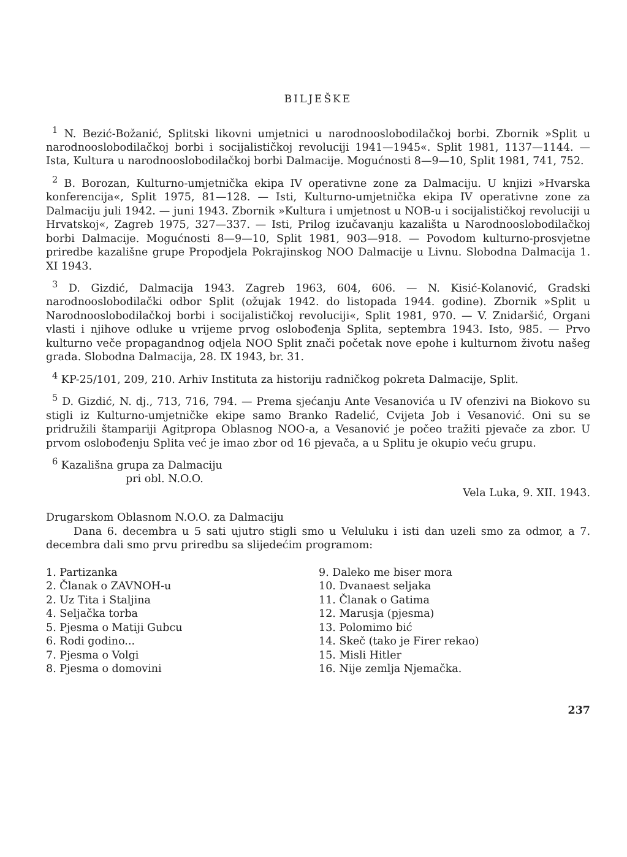BILJEŠKE
<sup>1</sup> N. Bezić-Božanić, Splitski likovni umjetnici u narodnooslobodilačkoj borbi. Zbornik »Split u narodnooslobodilačkoj borbi i socijalističkoj revoluciji 1941—1945«. Split 1981, 1137—1144. — Ista, Kultura u narodnooslobodilačkoj borbi Dalmacije. Mogućnosti 8—9—10, Split 1981, 741, 752.
<sup>2</sup> B. Borozan, Kulturno-umjetnička ekipa IV operativne zone za Dalmaciju. U knjizi »Hvarska konferencija«, Split 1975, 81—128. — Isti, Kulturno-umjetnička ekipa IV operativne zone za Dalmaciju juli 1942. — juni 1943. Zbornik »Kultura i umjetnost u NOB-u i socijalističkoj revoluciji u Hrvatskoj«, Zagreb 1975, 327—337. — Isti, Prilog izučavanju kazališta u Narodnooslobodilačkoj borbi Dalmacije. Mogućnosti 8—9—10, Split 1981, 903—918. — Povodom kulturno-prosvjetne priredbe kazališne grupe Propodjela Pokrajinskog NOO Dalmacije u Livnu. Slobodna Dalmacija 1. XI 1943.
<sup>3</sup> D. Gizdić, Dalmacija 1943. Zagreb 1963, 604, 606. — N. Kisić-Kolanović, Gradski narodnooslobodilački odbor Split (ožujak 1942. do listopada 1944. godine). Zbornik »Split u Narodnooslobodilačkoj borbi i socijalističkoj revoluciji«, Split 1981, 970. — V. Znidaršić, Organi vlasti i njihove odluke u vrijeme prvog oslobođenja Splita, septembra 1943. Isto, 985. — Prvo kulturno veče propagandnog odjela NOO Split znači početak nove epohe i kulturnom životu našeg grada. Slobodna Dalmacija, 28. IX 1943, br. 31.
<sup>4</sup> KP-25/101, 209, 210. Arhiv Instituta za historiju radničkog pokreta Dalmacije, Split.
<sup>5</sup> D. Gizdić, N. dj., 713, 716, 794. — Prema sjećanju Ante Vesanovića u IV ofenzivi na Biokovo su stigli iz Kulturno-umjetničke ekipe samo Branko Radelić, Cvijeta Job i Vesanović. Oni su se pridružili štampariji Agitpropa Oblasnog NOO-a, a Vesanović je počeo tražiti pjevače za zbor. U prvom oslobođenju Splita već je imao zbor od 16 pjevača, a u Splitu je okupio veću grupu.
<sup>6</sup> Kazališna grupa za Dalmaciju
pri obl. N.O.O.
Vela Luka, 9. XII. 1943.
Drugarskom Oblasnom N.O.O. za Dalmaciju
Dana 6. decembra u 5 sati ujutro stigli smo u Veluluku i isti dan uzeli smo za odmor, a 7. decembra dali smo prvu priredbu sa slijedećim programom:
1. Partizanka
2. Članak o ZAVNOH-u
2. Uz Tita i Staljina
4. Seljačka torba
5. Pjesma o Matiji Gubcu
6. Rodi godino...
7. Pjesma o Volgi
8. Pjesma o domovini
9. Daleko me biser mora
10. Dvanaest seljaka
11. Članak o Gatima
12. Marusja (pjesma)
13. Polomimo bić
14. Skeč (tako je Firer rekao)
15. Misli Hitler
16. Nije zemlja Njemačka.
237